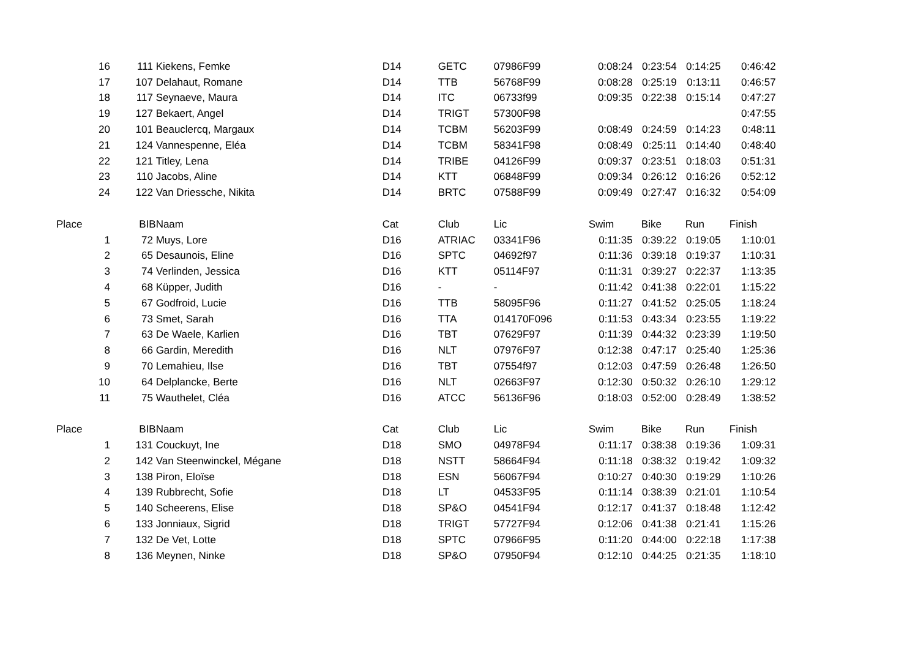| 16 | 111 | Kiekens, Femke | D14 | GETC | 07986F99 | 0:08:24 | 0:23:54 | 0:14:25 | 0:46:42 |
| 17 | 107 | Delahaut, Romane | D14 | TTB | 56768F99 | 0:08:28 | 0:25:19 | 0:13:11 | 0:46:57 |
| 18 | 117 | Seynaeve, Maura | D14 | ITC | 06733f99 | 0:09:35 | 0:22:38 | 0:15:14 | 0:47:27 |
| 19 | 127 | Bekaert, Angel | D14 | TRIGT | 57300F98 | | | | 0:47:55 |
| 20 | 101 | Beauclercq, Margaux | D14 | TCBM | 56203F99 | 0:08:49 | 0:24:59 | 0:14:23 | 0:48:11 |
| 21 | 124 | Vannespenne, Eléa | D14 | TCBM | 58341F98 | 0:08:49 | 0:25:11 | 0:14:40 | 0:48:40 |
| 22 | 121 | Titley, Lena | D14 | TRIBE | 04126F99 | 0:09:37 | 0:23:51 | 0:18:03 | 0:51:31 |
| 23 | 110 | Jacobs, Aline | D14 | KTT | 06848F99 | 0:09:34 | 0:26:12 | 0:16:26 | 0:52:12 |
| 24 | 122 | Van Driessche, Nikita | D14 | BRTC | 07588F99 | 0:09:49 | 0:27:47 | 0:16:32 | 0:54:09 |
| Place | BIB | Naam | Cat | Club | Lic | Swim | Bike | Run | Finish |
| 1 | 72 | Muys, Lore | D16 | ATRIAC | 03341F96 | 0:11:35 | 0:39:22 | 0:19:05 | 1:10:01 |
| 2 | 65 | Desaunois, Eline | D16 | SPTC | 04692f97 | 0:11:36 | 0:39:18 | 0:19:37 | 1:10:31 |
| 3 | 74 | Verlinden, Jessica | D16 | KTT | 05114F97 | 0:11:31 | 0:39:27 | 0:22:37 | 1:13:35 |
| 4 | 68 | Küpper, Judith | D16 | - | - | 0:11:42 | 0:41:38 | 0:22:01 | 1:15:22 |
| 5 | 67 | Godfroid, Lucie | D16 | TTB | 58095F96 | 0:11:27 | 0:41:52 | 0:25:05 | 1:18:24 |
| 6 | 73 | Smet, Sarah | D16 | TTA | 014170F096 | 0:11:53 | 0:43:34 | 0:23:55 | 1:19:22 |
| 7 | 63 | De Waele, Karlien | D16 | TBT | 07629F97 | 0:11:39 | 0:44:32 | 0:23:39 | 1:19:50 |
| 8 | 66 | Gardin, Meredith | D16 | NLT | 07976F97 | 0:12:38 | 0:47:17 | 0:25:40 | 1:25:36 |
| 9 | 70 | Lemahieu, Ilse | D16 | TBT | 07554f97 | 0:12:03 | 0:47:59 | 0:26:48 | 1:26:50 |
| 10 | 64 | Delplancke, Berte | D16 | NLT | 02663F97 | 0:12:30 | 0:50:32 | 0:26:10 | 1:29:12 |
| 11 | 75 | Wauthelet, Cléa | D16 | ATCC | 56136F96 | 0:18:03 | 0:52:00 | 0:28:49 | 1:38:52 |
| Place | BIB | Naam | Cat | Club | Lic | Swim | Bike | Run | Finish |
| 1 | 131 | Couckuyt, Ine | D18 | SMO | 04978F94 | 0:11:17 | 0:38:38 | 0:19:36 | 1:09:31 |
| 2 | 142 | Van Steenwinckel, Mégane | D18 | NSTT | 58664F94 | 0:11:18 | 0:38:32 | 0:19:42 | 1:09:32 |
| 3 | 138 | Piron, Eloïse | D18 | ESN | 56067F94 | 0:10:27 | 0:40:30 | 0:19:29 | 1:10:26 |
| 4 | 139 | Rubbrecht, Sofie | D18 | LT | 04533F95 | 0:11:14 | 0:38:39 | 0:21:01 | 1:10:54 |
| 5 | 140 | Scheerens, Elise | D18 | SP&O | 04541F94 | 0:12:17 | 0:41:37 | 0:18:48 | 1:12:42 |
| 6 | 133 | Jonniaux, Sigrid | D18 | TRIGT | 57727F94 | 0:12:06 | 0:41:38 | 0:21:41 | 1:15:26 |
| 7 | 132 | De Vet, Lotte | D18 | SPTC | 07966F95 | 0:11:20 | 0:44:00 | 0:22:18 | 1:17:38 |
| 8 | 136 | Meynen, Ninke | D18 | SP&O | 07950F94 | 0:12:10 | 0:44:25 | 0:21:35 | 1:18:10 |